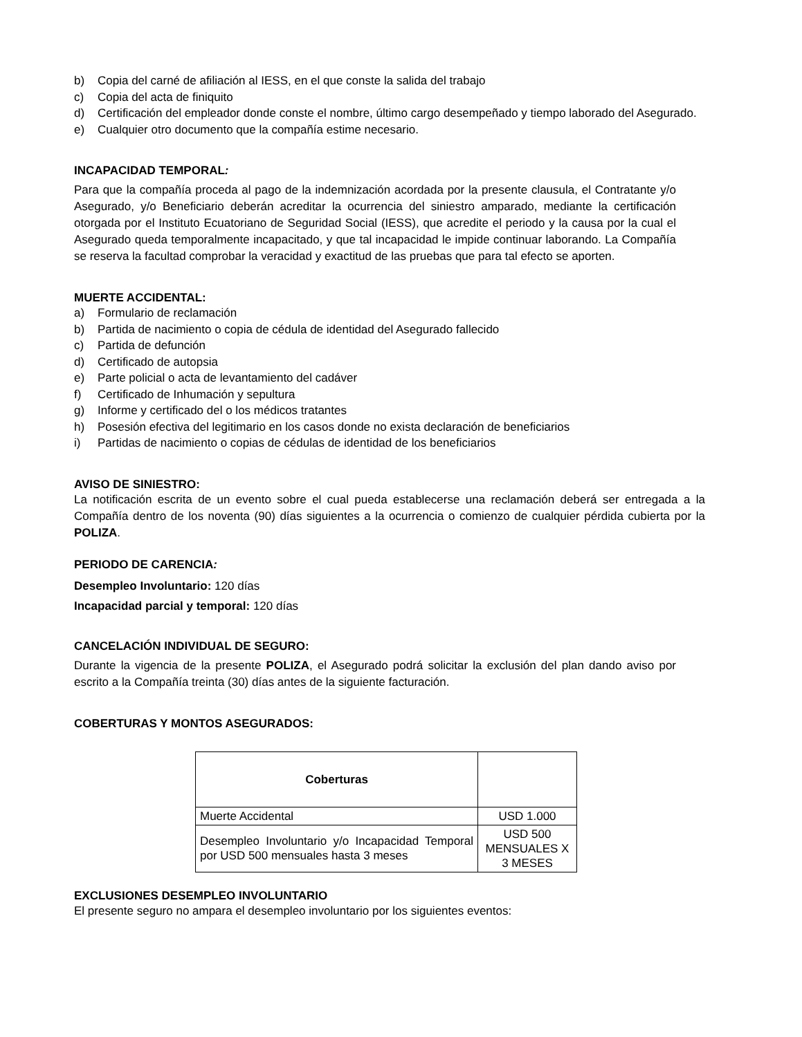b) Copia del carné de afiliación al IESS, en el que conste la salida del trabajo
c) Copia del acta de finiquito
d) Certificación del empleador donde conste el nombre, último cargo desempeñado y tiempo laborado del Asegurado.
e) Cualquier otro documento que la compañía estime necesario.
INCAPACIDAD TEMPORAL:
Para que la compañía proceda al pago de la indemnización acordada por la presente clausula, el Contratante y/o Asegurado, y/o Beneficiario deberán acreditar la ocurrencia del siniestro amparado, mediante la certificación otorgada por el Instituto Ecuatoriano de Seguridad Social (IESS), que acredite el periodo y la causa por la cual el Asegurado queda temporalmente incapacitado, y que tal incapacidad le impide continuar laborando. La Compañía se reserva la facultad comprobar la veracidad y exactitud de las pruebas que para tal efecto se aporten.
MUERTE ACCIDENTAL:
a) Formulario de reclamación
b) Partida de nacimiento o copia de cédula de identidad del Asegurado fallecido
c) Partida de defunción
d) Certificado de autopsia
e) Parte policial o acta de levantamiento del cadáver
f) Certificado de Inhumación y sepultura
g) Informe y certificado del o los médicos tratantes
h) Posesión efectiva del legitimario en los casos donde no exista declaración de beneficiarios
i) Partidas de nacimiento o copias de cédulas de identidad de los beneficiarios
AVISO DE SINIESTRO:
La notificación escrita de un evento sobre el cual pueda establecerse una reclamación deberá ser entregada a la Compañía dentro de los noventa (90) días siguientes a la ocurrencia o comienzo de cualquier pérdida cubierta por la POLIZA.
PERIODO DE CARENCIA:
Desempleo Involuntario: 120 días
Incapacidad parcial y temporal: 120 días
CANCELACIÓN INDIVIDUAL DE SEGURO:
Durante la vigencia de la presente POLIZA, el Asegurado podrá solicitar la exclusión del plan dando aviso por escrito a la Compañía treinta (30) días antes de la siguiente facturación.
COBERTURAS Y MONTOS ASEGURADOS:
| Coberturas | |
| --- | --- |
| Muerte Accidental | USD 1.000 |
| Desempleo Involuntario y/o Incapacidad Temporal por USD 500 mensuales hasta 3 meses | USD 500 MENSUALES X 3 MESES |
EXCLUSIONES DESEMPLEO INVOLUNTARIO
El presente seguro no ampara el desempleo involuntario por los siguientes eventos: